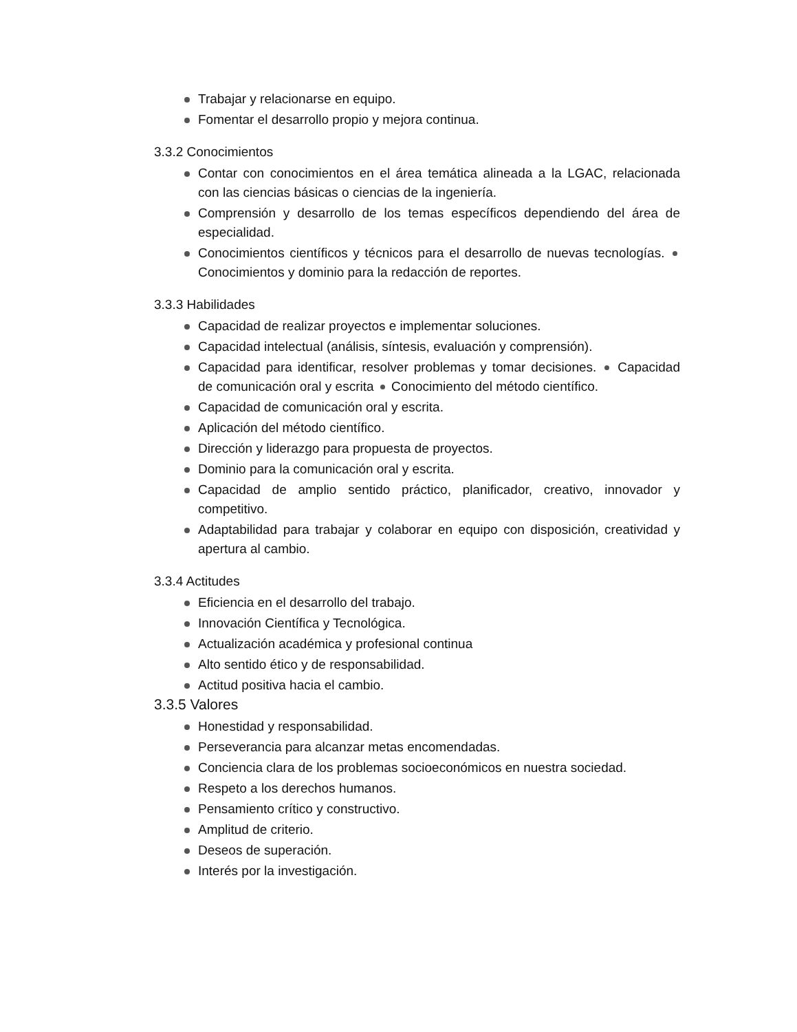Trabajar y relacionarse en equipo.
Fomentar el desarrollo propio y mejora continua.
3.3.2 Conocimientos
Contar con conocimientos en el área temática alineada a la LGAC, relacionada con las ciencias básicas o ciencias de la ingeniería.
Comprensión y desarrollo de los temas específicos dependiendo del área de especialidad.
Conocimientos científicos y técnicos para el desarrollo de nuevas tecnologías. Conocimientos y dominio para la redacción de reportes.
3.3.3 Habilidades
Capacidad de realizar proyectos e implementar soluciones.
Capacidad intelectual (análisis, síntesis, evaluación y comprensión).
Capacidad para identificar, resolver problemas y tomar decisiones. Capacidad de comunicación oral y escrita Conocimiento del método científico.
Capacidad de comunicación oral y escrita.
Aplicación del método científico.
Dirección y liderazgo para propuesta de proyectos.
Dominio para la comunicación oral y escrita.
Capacidad de amplio sentido práctico, planificador, creativo, innovador y competitivo.
Adaptabilidad para trabajar y colaborar en equipo con disposición, creatividad y apertura al cambio.
3.3.4 Actitudes
Eficiencia en el desarrollo del trabajo.
Innovación Científica y Tecnológica.
Actualización académica y profesional continua
Alto sentido ético y de responsabilidad.
Actitud positiva hacia el cambio.
3.3.5 Valores
Honestidad y responsabilidad.
Perseverancia para alcanzar metas encomendadas.
Conciencia clara de los problemas socioeconómicos en nuestra sociedad.
Respeto a los derechos humanos.
Pensamiento crítico y constructivo.
Amplitud de criterio.
Deseos de superación.
Interés por la investigación.